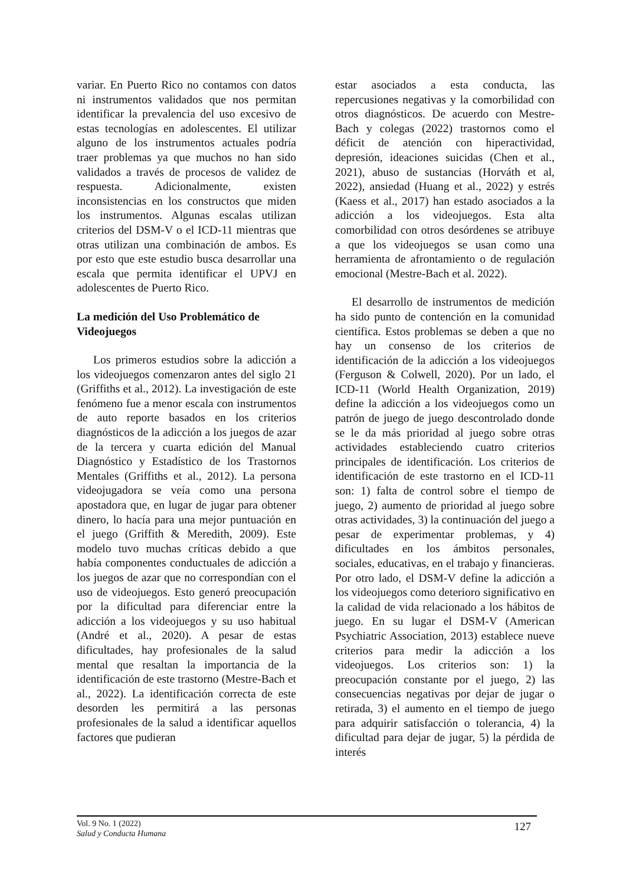variar. En Puerto Rico no contamos con datos ni instrumentos validados que nos permitan identificar la prevalencia del uso excesivo de estas tecnologías en adolescentes. El utilizar alguno de los instrumentos actuales podría traer problemas ya que muchos no han sido validados a través de procesos de validez de respuesta. Adicionalmente, existen inconsistencias en los constructos que miden los instrumentos. Algunas escalas utilizan criterios del DSM-V o el ICD-11 mientras que otras utilizan una combinación de ambos. Es por esto que este estudio busca desarrollar una escala que permita identificar el UPVJ en adolescentes de Puerto Rico.
La medición del Uso Problemático de Videojuegos
Los primeros estudios sobre la adicción a los videojuegos comenzaron antes del siglo 21 (Griffiths et al., 2012). La investigación de este fenómeno fue a menor escala con instrumentos de auto reporte basados en los criterios diagnósticos de la adicción a los juegos de azar de la tercera y cuarta edición del Manual Diagnóstico y Estadístico de los Trastornos Mentales (Griffiths et al., 2012). La persona videojugadora se veía como una persona apostadora que, en lugar de jugar para obtener dinero, lo hacía para una mejor puntuación en el juego (Griffith & Meredith, 2009). Este modelo tuvo muchas críticas debido a que había componentes conductuales de adicción a los juegos de azar que no correspondían con el uso de videojuegos. Esto generó preocupación por la dificultad para diferenciar entre la adicción a los videojuegos y su uso habitual (André et al., 2020). A pesar de estas dificultades, hay profesionales de la salud mental que resaltan la importancia de la identificación de este trastorno (Mestre-Bach et al., 2022). La identificación correcta de este desorden les permitirá a las personas profesionales de la salud a identificar aquellos factores que pudieran
estar asociados a esta conducta, las repercusiones negativas y la comorbilidad con otros diagnósticos. De acuerdo con Mestre-Bach y colegas (2022) trastornos como el déficit de atención con hiperactividad, depresión, ideaciones suicidas (Chen et al., 2021), abuso de sustancias (Horváth et al, 2022), ansiedad (Huang et al., 2022) y estrés (Kaess et al., 2017) han estado asociados a la adicción a los videojuegos. Esta alta comorbilidad con otros desórdenes se atribuye a que los videojuegos se usan como una herramienta de afrontamiento o de regulación emocional (Mestre-Bach et al. 2022).
El desarrollo de instrumentos de medición ha sido punto de contención en la comunidad científica. Estos problemas se deben a que no hay un consenso de los criterios de identificación de la adicción a los videojuegos (Ferguson & Colwell, 2020). Por un lado, el ICD-11 (World Health Organization, 2019) define la adicción a los videojuegos como un patrón de juego de juego descontrolado donde se le da más prioridad al juego sobre otras actividades estableciendo cuatro criterios principales de identificación. Los criterios de identificación de este trastorno en el ICD-11 son: 1) falta de control sobre el tiempo de juego, 2) aumento de prioridad al juego sobre otras actividades, 3) la continuación del juego a pesar de experimentar problemas, y 4) dificultades en los ámbitos personales, sociales, educativas, en el trabajo y financieras. Por otro lado, el DSM-V define la adicción a los videojuegos como deterioro significativo en la calidad de vida relacionado a los hábitos de juego. En su lugar el DSM-V (American Psychiatric Association, 2013) establece nueve criterios para medir la adicción a los videojuegos. Los criterios son: 1) la preocupación constante por el juego, 2) las consecuencias negativas por dejar de jugar o retirada, 3) el aumento en el tiempo de juego para adquirir satisfacción o tolerancia, 4) la dificultad para dejar de jugar, 5) la pérdida de interés
Vol. 9 No. 1 (2022)
Salud y Conducta Humana
127